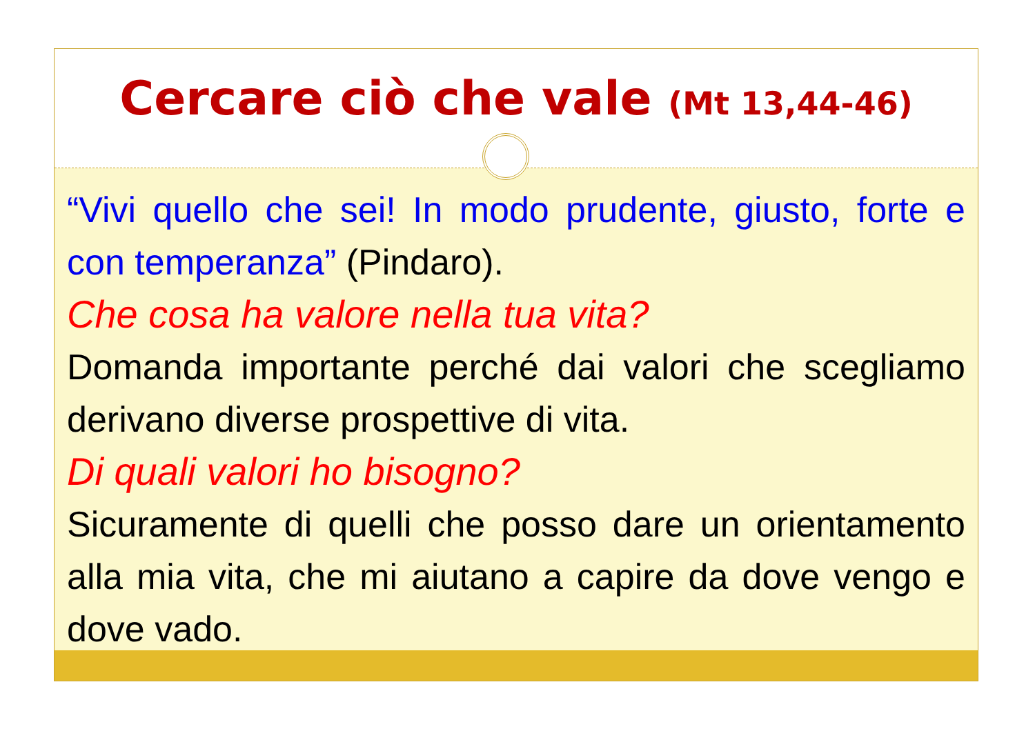Cercare ciò che vale (Mt 13,44-46)
“Vivi quello che sei! In modo prudente, giusto, forte e con temperanza” (Pindaro).
Che cosa ha valore nella tua vita?
Domanda importante perché dai valori che scegliamo derivano diverse prospettive di vita.
Di quali valori ho bisogno?
Sicuramente di quelli che posso dare un orientamento alla mia vita, che mi aiutano a capire da dove vengo e dove vado.